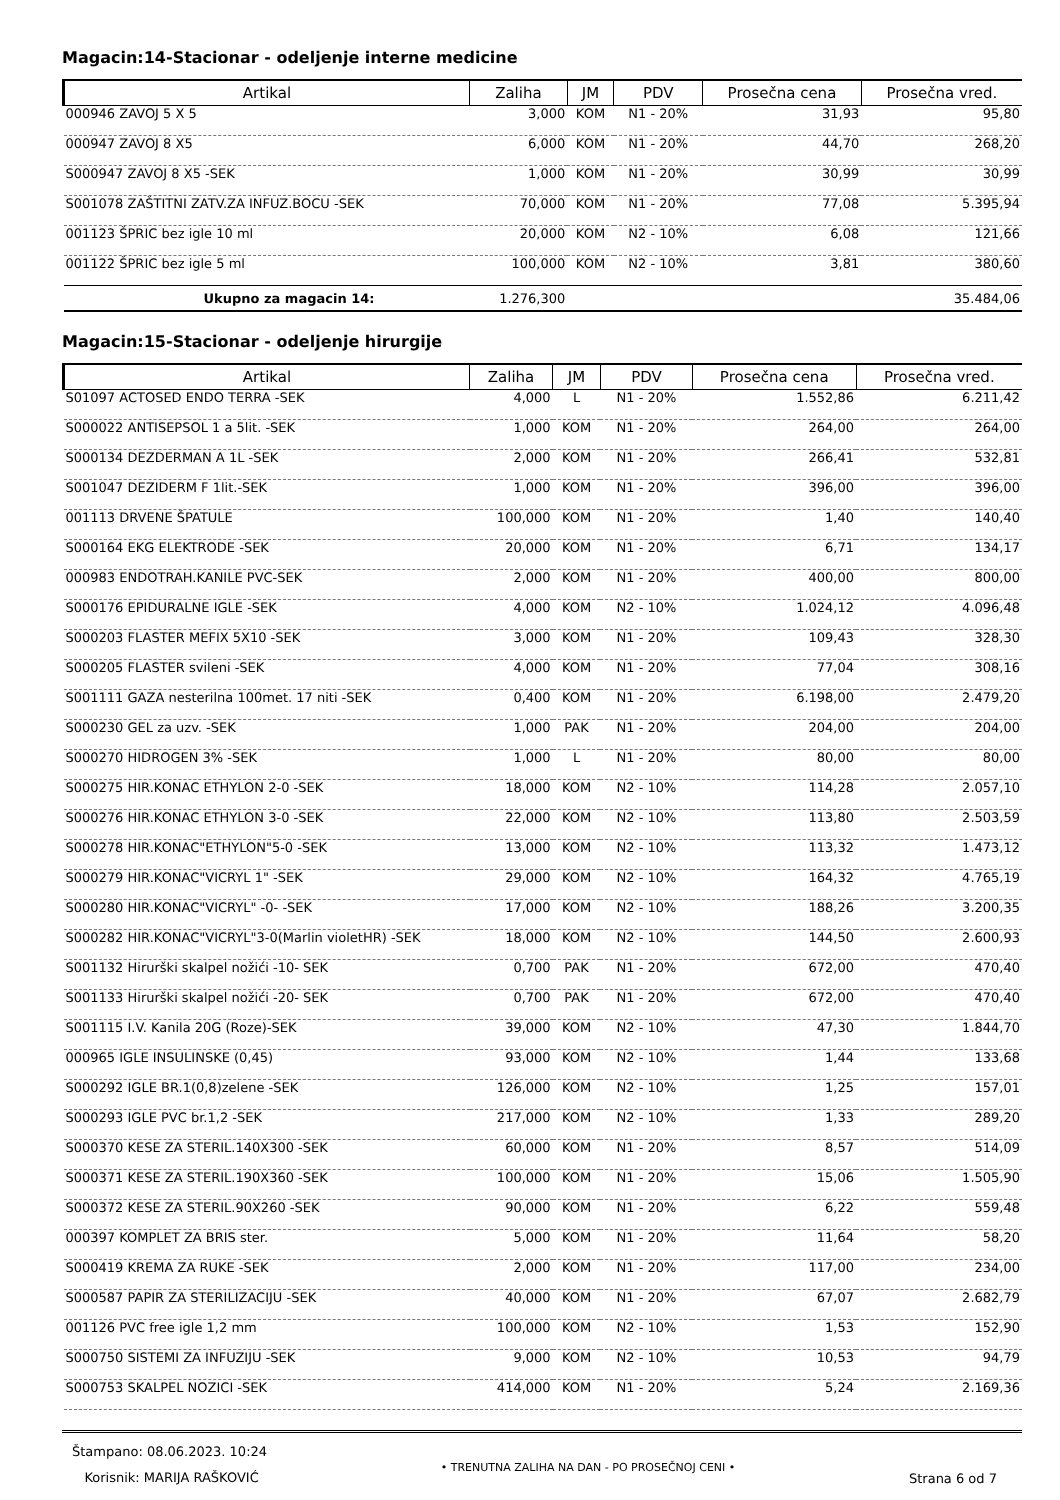Magacin:14-Stacionar - odeljenje interne medicine
| Artikal | Zaliha | JM | PDV | Prosečna cena | Prosečna vred. |
| --- | --- | --- | --- | --- | --- |
| 000946 ZAVOJ 5 X 5 | 3,000 | KOM | N1 - 20% | 31,93 | 95,80 |
| 000947 ZAVOJ 8 X5 | 6,000 | KOM | N1 - 20% | 44,70 | 268,20 |
| S000947 ZAVOJ 8 X5 -SEK | 1,000 | KOM | N1 - 20% | 30,99 | 30,99 |
| S001078 ZAŠTITNI ZATV.ZA INFUZ.BOCU -SEK | 70,000 | KOM | N1 - 20% | 77,08 | 5.395,94 |
| 001123 ŠPRIC bez igle 10 ml | 20,000 | KOM | N2 - 10% | 6,08 | 121,66 |
| 001122 ŠPRIC bez igle 5 ml | 100,000 | KOM | N2 - 10% | 3,81 | 380,60 |
| Ukupno za magacin 14: | 1.276,300 | | | | 35.484,06 |
Magacin:15-Stacionar - odeljenje hirurgije
| Artikal | Zaliha | JM | PDV | Prosečna cena | Prosečna vred. |
| --- | --- | --- | --- | --- | --- |
| S01097 ACTOSED ENDO TERRA -SEK | 4,000 | L | N1 - 20% | 1.552,86 | 6.211,42 |
| S000022 ANTISEPSOL 1 a 5lit. -SEK | 1,000 | KOM | N1 - 20% | 264,00 | 264,00 |
| S000134 DEZDERMAN A 1L -SEK | 2,000 | KOM | N1 - 20% | 266,41 | 532,81 |
| S001047 DEZIDERM F 1lit.-SEK | 1,000 | KOM | N1 - 20% | 396,00 | 396,00 |
| 001113 DRVENE ŠPATULE | 100,000 | KOM | N1 - 20% | 1,40 | 140,40 |
| S000164 EKG ELEKTRODE -SEK | 20,000 | KOM | N1 - 20% | 6,71 | 134,17 |
| 000983 ENDOTRAH.KANILE PVC-SEK | 2,000 | KOM | N1 - 20% | 400,00 | 800,00 |
| S000176 EPIDURALNE IGLE -SEK | 4,000 | KOM | N2 - 10% | 1.024,12 | 4.096,48 |
| S000203 FLASTER MEFIX 5X10 -SEK | 3,000 | KOM | N1 - 20% | 109,43 | 328,30 |
| S000205 FLASTER svileni -SEK | 4,000 | KOM | N1 - 20% | 77,04 | 308,16 |
| S001111 GAZA nesterilna 100met. 17 niti -SEK | 0,400 | KOM | N1 - 20% | 6.198,00 | 2.479,20 |
| S000230 GEL za uzv. -SEK | 1,000 | PAK | N1 - 20% | 204,00 | 204,00 |
| S000270 HIDROGEN 3% -SEK | 1,000 | L | N1 - 20% | 80,00 | 80,00 |
| S000275 HIR.KONAC ETHYLON 2-0 -SEK | 18,000 | KOM | N2 - 10% | 114,28 | 2.057,10 |
| S000276 HIR.KONAC ETHYLON 3-0 -SEK | 22,000 | KOM | N2 - 10% | 113,80 | 2.503,59 |
| S000278 HIR.KONAC"ETHYLON"5-0 -SEK | 13,000 | KOM | N2 - 10% | 113,32 | 1.473,12 |
| S000279 HIR.KONAC"VICRYL 1" -SEK | 29,000 | KOM | N2 - 10% | 164,32 | 4.765,19 |
| S000280 HIR.KONAC"VICRYL" -0- -SEK | 17,000 | KOM | N2 - 10% | 188,26 | 3.200,35 |
| S000282 HIR.KONAC"VICRYL"3-0(Marlin violetHR) -SEK | 18,000 | KOM | N2 - 10% | 144,50 | 2.600,93 |
| S001132 Hirurški skalpel nožići -10- SEK | 0,700 | PAK | N1 - 20% | 672,00 | 470,40 |
| S001133 Hirurški skalpel nožići -20- SEK | 0,700 | PAK | N1 - 20% | 672,00 | 470,40 |
| S001115 I.V. Kanila 20G (Roze)-SEK | 39,000 | KOM | N2 - 10% | 47,30 | 1.844,70 |
| 000965 IGLE INSULINSKE (0,45) | 93,000 | KOM | N2 - 10% | 1,44 | 133,68 |
| S000292 IGLE BR.1(0,8)zelene -SEK | 126,000 | KOM | N2 - 10% | 1,25 | 157,01 |
| S000293 IGLE PVC br.1,2 -SEK | 217,000 | KOM | N2 - 10% | 1,33 | 289,20 |
| S000370 KESE ZA STERIL.140X300 -SEK | 60,000 | KOM | N1 - 20% | 8,57 | 514,09 |
| S000371 KESE ZA STERIL.190X360 -SEK | 100,000 | KOM | N1 - 20% | 15,06 | 1.505,90 |
| S000372 KESE ZA STERIL.90X260 -SEK | 90,000 | KOM | N1 - 20% | 6,22 | 559,48 |
| 000397 KOMPLET ZA BRIS ster. | 5,000 | KOM | N1 - 20% | 11,64 | 58,20 |
| S000419 KREMA ZA RUKE -SEK | 2,000 | KOM | N1 - 20% | 117,00 | 234,00 |
| S000587 PAPIR ZA STERILIZACIJU -SEK | 40,000 | KOM | N1 - 20% | 67,07 | 2.682,79 |
| 001126 PVC free igle 1,2 mm | 100,000 | KOM | N2 - 10% | 1,53 | 152,90 |
| S000750 SISTEMI ZA INFUZIJU -SEK | 9,000 | KOM | N2 - 10% | 10,53 | 94,79 |
| S000753 SKALPEL NOZICI -SEK | 414,000 | KOM | N1 - 20% | 5,24 | 2.169,36 |
Štampano: 08.06.2023. 10:24
Korisnik: MARIJA RAŠKOVIĆ
• TRENUTNA ZALIHA NA DAN - PO PROSEČNOJ CENI •
Strana 6 od 7